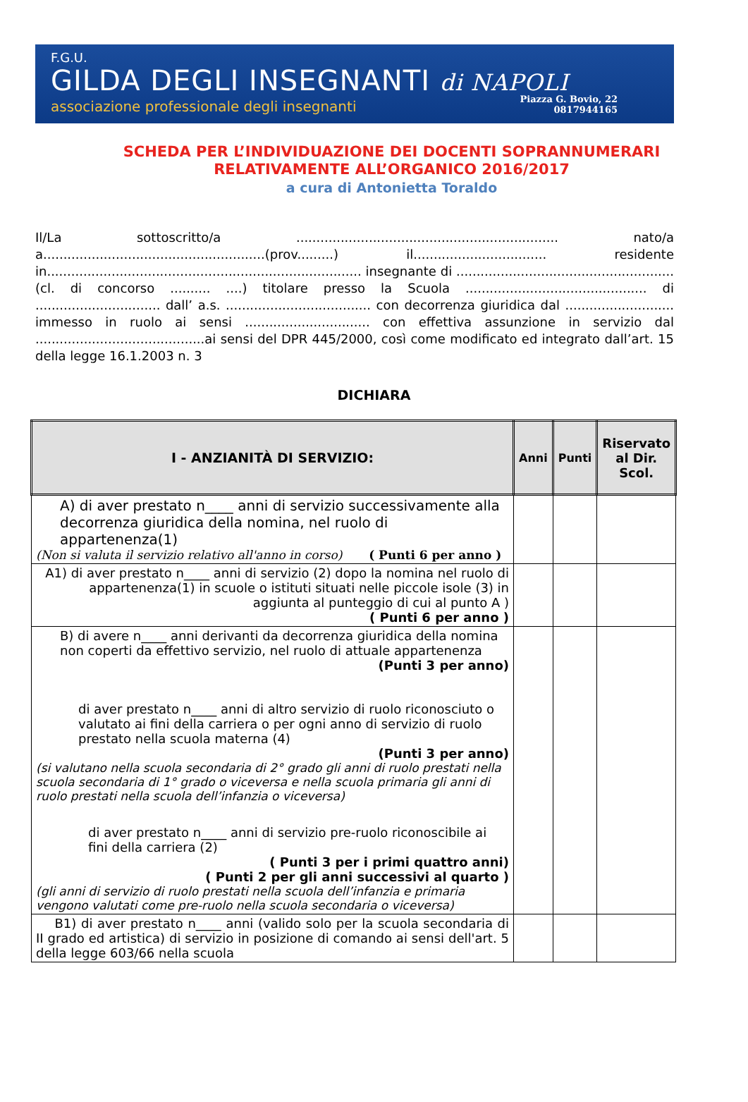F.G.U.
GILDA DEGLI INSEGNANTI di NAPOLI
associazione professionale degli insegnanti
Piazza G. Bovio, 22
0817944165
SCHEDA PER L’INDIVIDUAZIONE DEI DOCENTI SOPRANNUMERARI
RELATIVAMENTE ALL’ORGANICO 2016/2017
a cura di Antonietta Toraldo
Il/La sottoscritto/a ................................................................. nato/a a.......................................................(prov.........) il................................. residente in.............................................................................. insegnante di ...................................................... (cl. di concorso .......... ....) titolare presso la Scuola ............................................. di ............................... dall’ a.s. .................................... con decorrenza giuridica dal ........................... immesso in ruolo ai sensi ............................... con effettiva assunzione in servizio dal ..........................................ai sensi del DPR 445/2000, così come modificato ed integrato dall’art. 15 della legge 16.1.2003 n. 3
DICHIARA
| I - ANZIANITÀ DI SERVIZIO: | Anni | Punti | Riservato al Dir. Scol. |
| --- | --- | --- | --- |
| A) di aver prestato n____ anni di servizio successivamente alla decorrenza giuridica della nomina, nel ruolo di appartenenza(1) (Non si valuta il servizio relativo all'anno in corso) ( Punti 6 per anno ) | | | |
| A1) di aver prestato n____ anni di servizio (2) dopo la nomina nel ruolo di appartenenza(1) in scuole o istituti situati nelle piccole isole (3) in aggiunta al punteggio di cui al punto A ) ( Punti 6 per anno ) | | | |
| B) di avere n____ anni derivanti da decorrenza giuridica della nomina non coperti da effettivo servizio, nel ruolo di attuale appartenenza (Punti 3 per anno) di aver prestato n____ anni di altro servizio di ruolo riconosciuto o valutato ai fini della carriera o per ogni anno di servizio di ruolo prestato nella scuola materna (4) (Punti 3 per anno) (si valutano nella scuola secondaria di 2° grado gli anni di ruolo prestati nella scuola secondaria di 1° grado o viceversa e nella scuola primaria gli anni di ruolo prestati nella scuola dell’infanzia o viceversa) di aver prestato n____ anni di servizio pre-ruolo riconoscibile ai fini della carriera (2) ( Punti 3 per i primi quattro anni) ( Punti 2 per gli anni successivi al quarto ) (gli anni di servizio di ruolo prestati nella scuola dell’infanzia e primaria vengono valutati come pre-ruolo nella scuola secondaria o viceversa) | | | |
| B1) di aver prestato n____ anni (valido solo per la scuola secondaria di II grado ed artistica) di servizio in posizione di comando ai sensi dell'art. 5 della legge 603/66 nella scuola | | | |